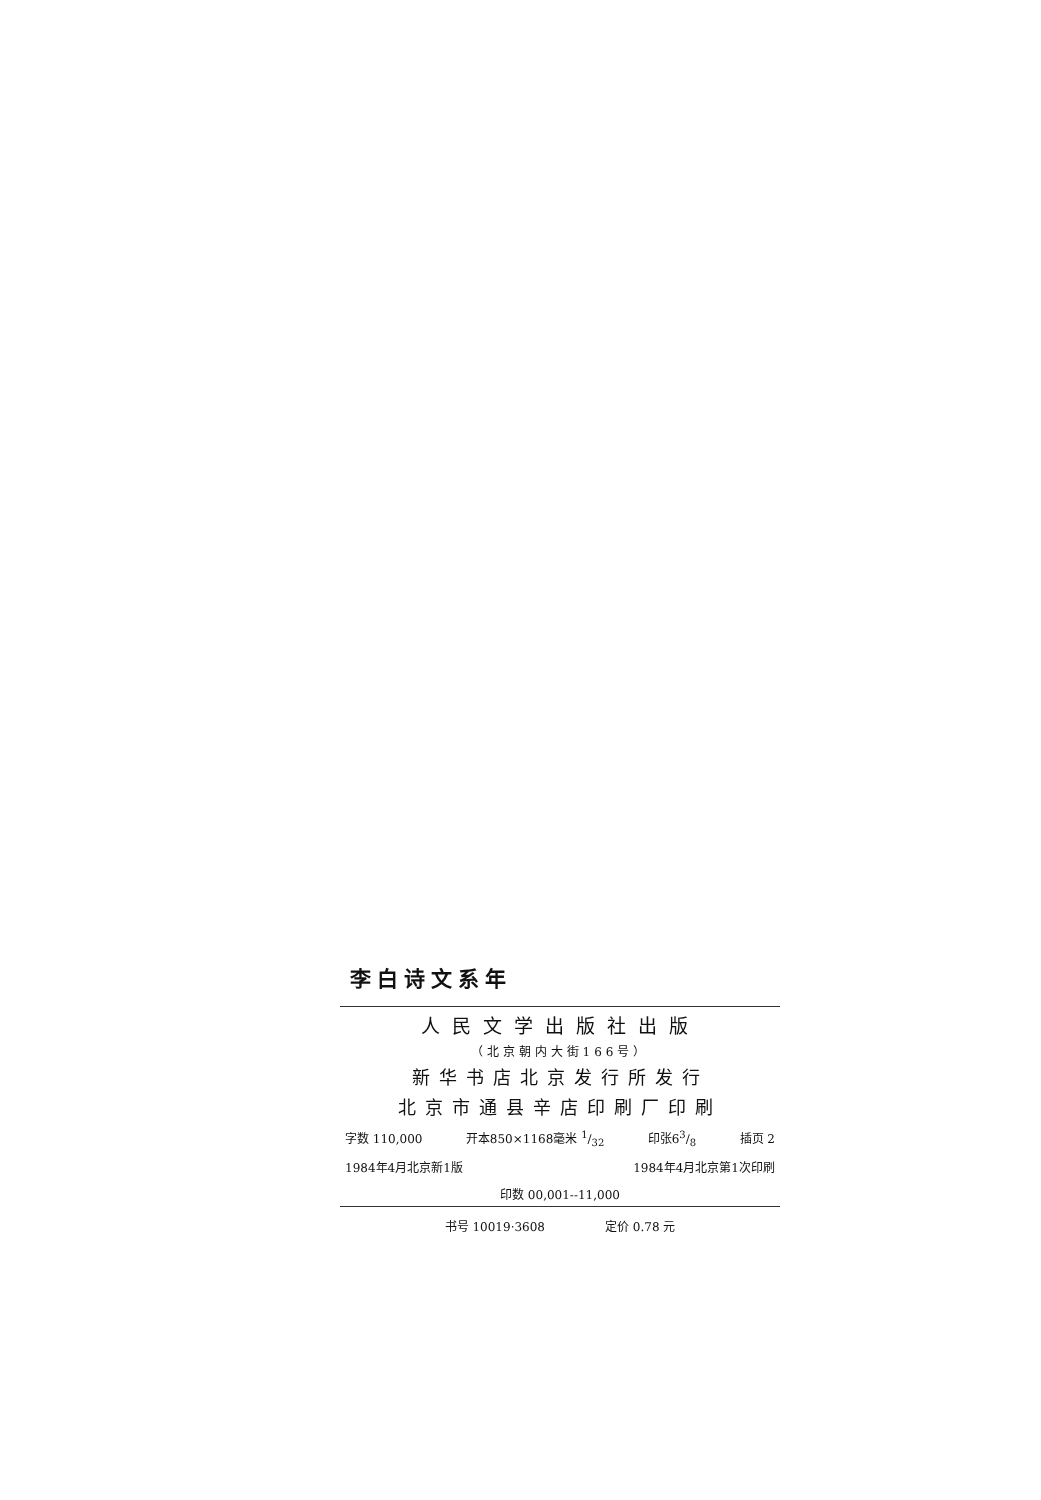李白诗文系年
人民文学出版社出版
（北京朝内大街166号）
新华书店北京发行所发行
北京市通县辛店印刷厂印刷
字数 110,000 开本850×1168毫米 1/32 印张63/8 插页 2
1984年4月北京新1版 1984年4月北京第1次印刷
印数 00,001--11,000
书号 10019·3608 定价 0.78 元